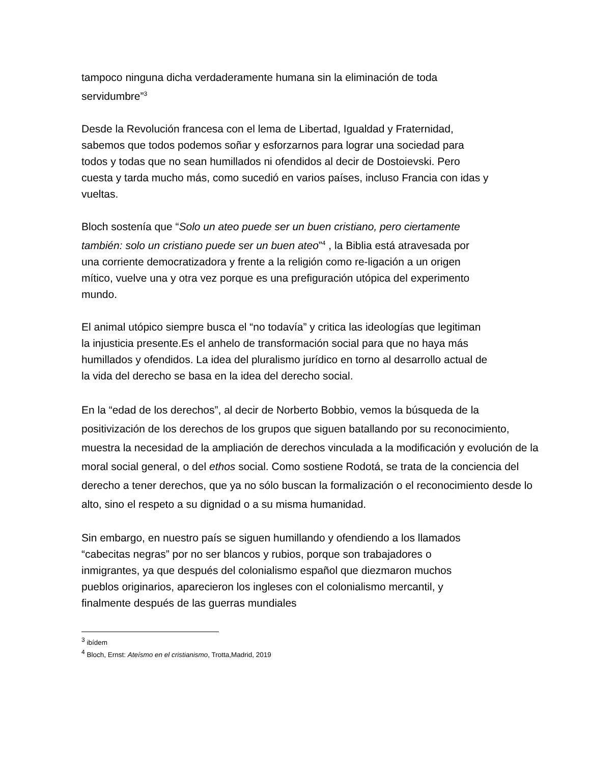tampoco ninguna dicha verdaderamente humana sin la eliminación de toda servidumbre”<sup>3</sup>
Desde la Revolución francesa con el lema de Libertad, Igualdad y Fraternidad, sabemos que todos podemos soñar y esforzarnos para lograr una sociedad para todos y todas que no sean humillados ni ofendidos al decir de Dostoievski. Pero cuesta y tarda mucho más, como sucedió en varios países, incluso Francia con idas y vueltas.
Bloch sostenía que “Solo un ateo puede ser un buen cristiano, pero ciertamente también: solo un cristiano puede ser un buen ateo”<sup>4</sup> , la Biblia está atravesada por una corriente democratizadora y frente a la religión como re-ligación a un origen mítico, vuelve una y otra vez porque es una prefiguración utópica del experimento mundo.
El animal utópico siempre busca el “no todavía” y critica las ideologías que legitiman la injusticia presente.Es el anhelo de transformación social para que no haya más humillados y ofendidos. La idea del pluralismo jurídico en torno al desarrollo actual de la vida del derecho se basa en la idea del derecho social.
En la “edad de los derechos”, al decir de Norberto Bobbio, vemos la búsqueda de la positivización de los derechos de los grupos que siguen batallando por su reconocimiento, muestra la necesidad de la ampliación de derechos vinculada a la modificación y evolución de la moral social general, o del ethos social. Como sostiene Rodotá, se trata de la conciencia del derecho a tener derechos, que ya no sólo buscan la formalización o el reconocimiento desde lo alto, sino el respeto a su dignidad o a su misma humanidad.
Sin embargo, en nuestro país se siguen humillando y ofendiendo a los llamados “cabecitas negras” por no ser blancos y rubios, porque son trabajadores o inmigrantes, ya que después del colonialismo español que diezmaron muchos pueblos originarios, aparecieron los ingleses con el colonialismo mercantil, y finalmente después de las guerras mundiales
<sup>3</sup> ibídem
<sup>4</sup> Bloch, Ernst: Ateísmo en el cristianismo, Trotta,Madrid, 2019